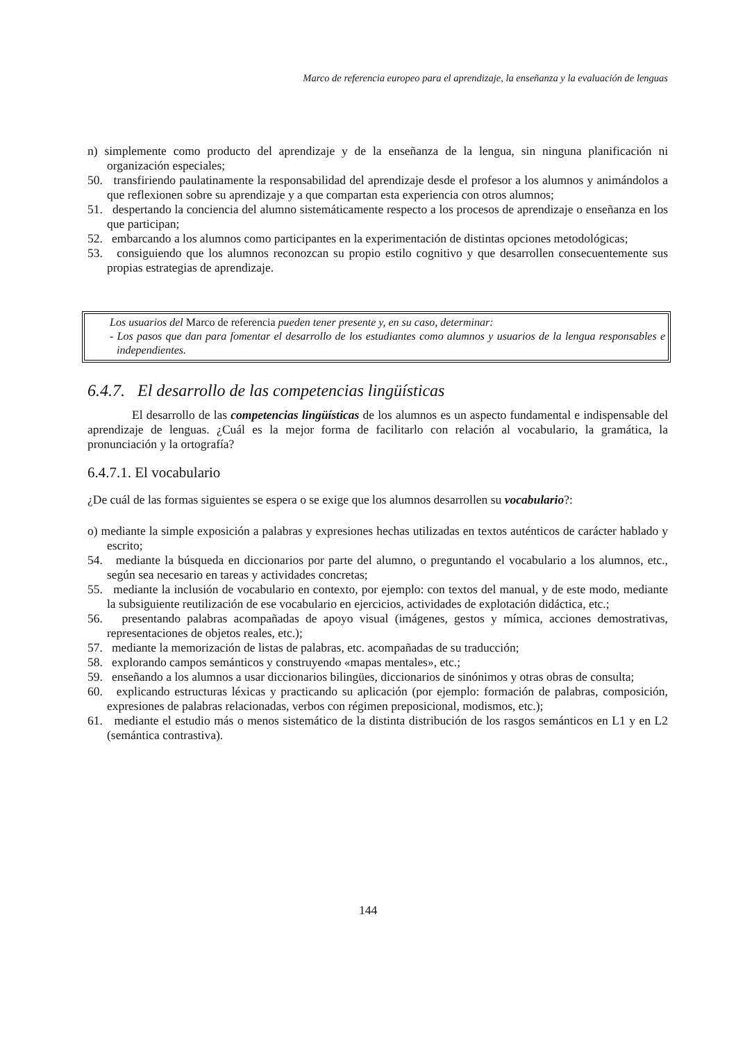Marco de referencia europeo para el aprendizaje, la enseñanza y la evaluación de lenguas
n) simplemente como producto del aprendizaje y de la enseñanza de la lengua, sin ninguna planificación ni organización especiales;
50. transfiriendo paulatinamente la responsabilidad del aprendizaje desde el profesor a los alumnos y animándolos a que reflexionen sobre su aprendizaje y a que compartan esta experiencia con otros alumnos;
51. despertando la conciencia del alumno sistemáticamente respecto a los procesos de aprendizaje o enseñanza en los que participan;
52. embarcando a los alumnos como participantes en la experimentación de distintas opciones metodológicas;
53. consiguiendo que los alumnos reconozcan su propio estilo cognitivo y que desarrollen consecuentemente sus propias estrategias de aprendizaje.
Los usuarios del Marco de referencia pueden tener presente y, en su caso, determinar:
- Los pasos que dan para fomentar el desarrollo de los estudiantes como alumnos y usuarios de la lengua responsables e independientes.
6.4.7. El desarrollo de las competencias lingüísticas
El desarrollo de las competencias lingüísticas de los alumnos es un aspecto fundamental e indispensable del aprendizaje de lenguas. ¿Cuál es la mejor forma de facilitarlo con relación al vocabulario, la gramática, la pronunciación y la ortografía?
6.4.7.1. El vocabulario
¿De cuál de las formas siguientes se espera o se exige que los alumnos desarrollen su vocabulario?:
o) mediante la simple exposición a palabras y expresiones hechas utilizadas en textos auténticos de carácter hablado y escrito;
54. mediante la búsqueda en diccionarios por parte del alumno, o preguntando el vocabulario a los alumnos, etc., según sea necesario en tareas y actividades concretas;
55. mediante la inclusión de vocabulario en contexto, por ejemplo: con textos del manual, y de este modo, mediante la subsiguiente reutilización de ese vocabulario en ejercicios, actividades de explotación didáctica, etc.;
56. presentando palabras acompañadas de apoyo visual (imágenes, gestos y mímica, acciones demostrativas, representaciones de objetos reales, etc.);
57. mediante la memorización de listas de palabras, etc. acompañadas de su traducción;
58. explorando campos semánticos y construyendo «mapas mentales», etc.;
59. enseñando a los alumnos a usar diccionarios bilingües, diccionarios de sinónimos y otras obras de consulta;
60. explicando estructuras léxicas y practicando su aplicación (por ejemplo: formación de palabras, composición, expresiones de palabras relacionadas, verbos con régimen preposicional, modismos, etc.);
61. mediante el estudio más o menos sistemático de la distinta distribución de los rasgos semánticos en L1 y en L2 (semántica contrastiva).
144